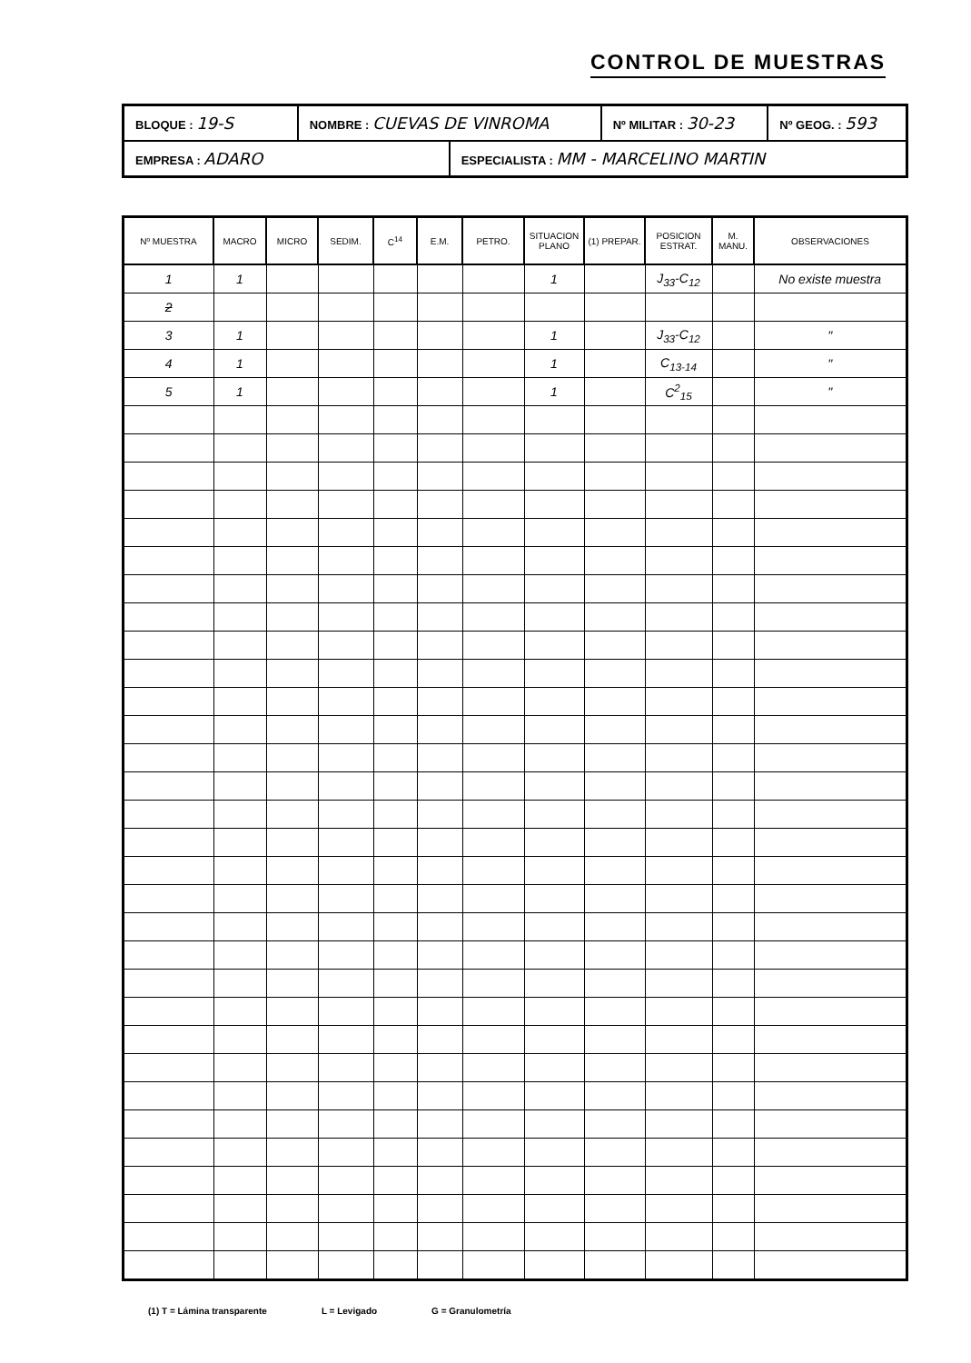CONTROL DE MUESTRAS
| BLOQUE : 19-S | NOMBRE : CUEVAS DE VINROMA | | Nº MILITAR : 30-23 | Nº GEOG. : 593 |
| EMPRESA : ADARO | | ESPECIALISTA : MM - MARCELINO MARTIN | | |
| Nº MUESTRA | MACRO | MICRO | SEDIM. | C<sup>14</sup> | E.M. | PETRO. | SITUACION PLANO | (1) PREPAR. | POSICION ESTRAT. | M. MANU. | OBSERVACIONES |
| --- | --- | --- | --- | --- | --- | --- | --- | --- | --- | --- | --- |
| 1 | 1 | | | | | | 1 | | J<sub>33</sub>-C<sub>12</sub> | | No existe muestra |
| 2 | | | | | | | | | | | |
| 3 | 1 | | | | | | 1 | | J<sub>33</sub>-C<sub>12</sub> | | " |
| 4 | 1 | | | | | | 1 | | C<sub>13-14</sub> | | " |
| 5 | 1 | | | | | | 1 | | C<sup>2</sup><sub>15</sub> | | " |
(1) T = Lámina transparente L = Levigado G = Granulometría